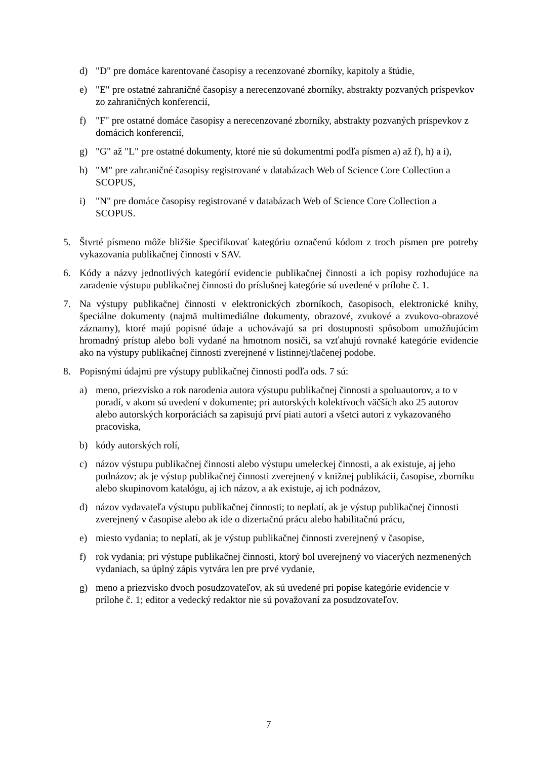d) "D" pre domáce karentované časopisy a recenzované zborníky, kapitoly a štúdie,
e) "E" pre ostatné zahraničné časopisy a nerecenzované zborníky, abstrakty pozvaných príspevkov zo zahraničných konferencií,
f) "F" pre ostatné domáce časopisy a nerecenzované zborníky, abstrakty pozvaných príspevkov z domácich konferencií,
g) "G" až "L" pre ostatné dokumenty, ktoré nie sú dokumentmi podľa písmen a) až f), h) a i),
h) "M" pre zahraničné časopisy registrované v databázach Web of Science Core Collection a SCOPUS,
i) "N" pre domáce časopisy registrované v databázach Web of Science Core Collection a SCOPUS.
5. Štvrté písmeno môže bližšie špecifikovať kategóriu označenú kódom z troch písmen pre potreby vykazovania publikačnej činnosti v SAV.
6. Kódy a názvy jednotlivých kategórií evidencie publikačnej činnosti a ich popisy rozhodujúce na zaradenie výstupu publikačnej činnosti do príslušnej kategórie sú uvedené v prílohe č. 1.
7. Na výstupy publikačnej činnosti v elektronických zborníkoch, časopisoch, elektronické knihy, špeciálne dokumenty (najmä multimediálne dokumenty, obrazové, zvukové a zvukovo-obrazové záznamy), ktoré majú popisné údaje a uchovávajú sa pri dostupnosti spôsobom umožňujúcim hromadný prístup alebo boli vydané na hmotnom nosiči, sa vzťahujú rovnaké kategórie evidencie ako na výstupy publikačnej činnosti zverejnené v listinnej/tlačenej podobe.
8. Popisnými údajmi pre výstupy publikačnej činnosti podľa ods. 7 sú:
a) meno, priezvisko a rok narodenia autora výstupu publikačnej činnosti a spoluautorov, a to v poradí, v akom sú uvedení v dokumente; pri autorských kolektívoch väčších ako 25 autorov alebo autorských korporáciách sa zapisujú prví piati autori a všetci autori z vykazovaného pracoviska,
b) kódy autorských rolí,
c) názov výstupu publikačnej činnosti alebo výstupu umeleckej činnosti, a ak existuje, aj jeho podnázov; ak je výstup publikačnej činnosti zverejnený v knižnej publikácii, časopise, zborníku alebo skupinovom katalógu, aj ich názov, a ak existuje, aj ich podnázov,
d) názov vydavateľa výstupu publikačnej činnosti; to neplatí, ak je výstup publikačnej činnosti zverejnený v časopise alebo ak ide o dizertačnú prácu alebo habilitačnú prácu,
e) miesto vydania; to neplatí, ak je výstup publikačnej činnosti zverejnený v časopise,
f) rok vydania; pri výstupe publikačnej činnosti, ktorý bol uverejnený vo viacerých nezmenených vydaniach, sa úplný zápis vytvára len pre prvé vydanie,
g) meno a priezvisko dvoch posudzovateľov, ak sú uvedené pri popise kategórie evidencie v prílohe č. 1; editor a vedecký redaktor nie sú považovaní za posudzovateľov.
7